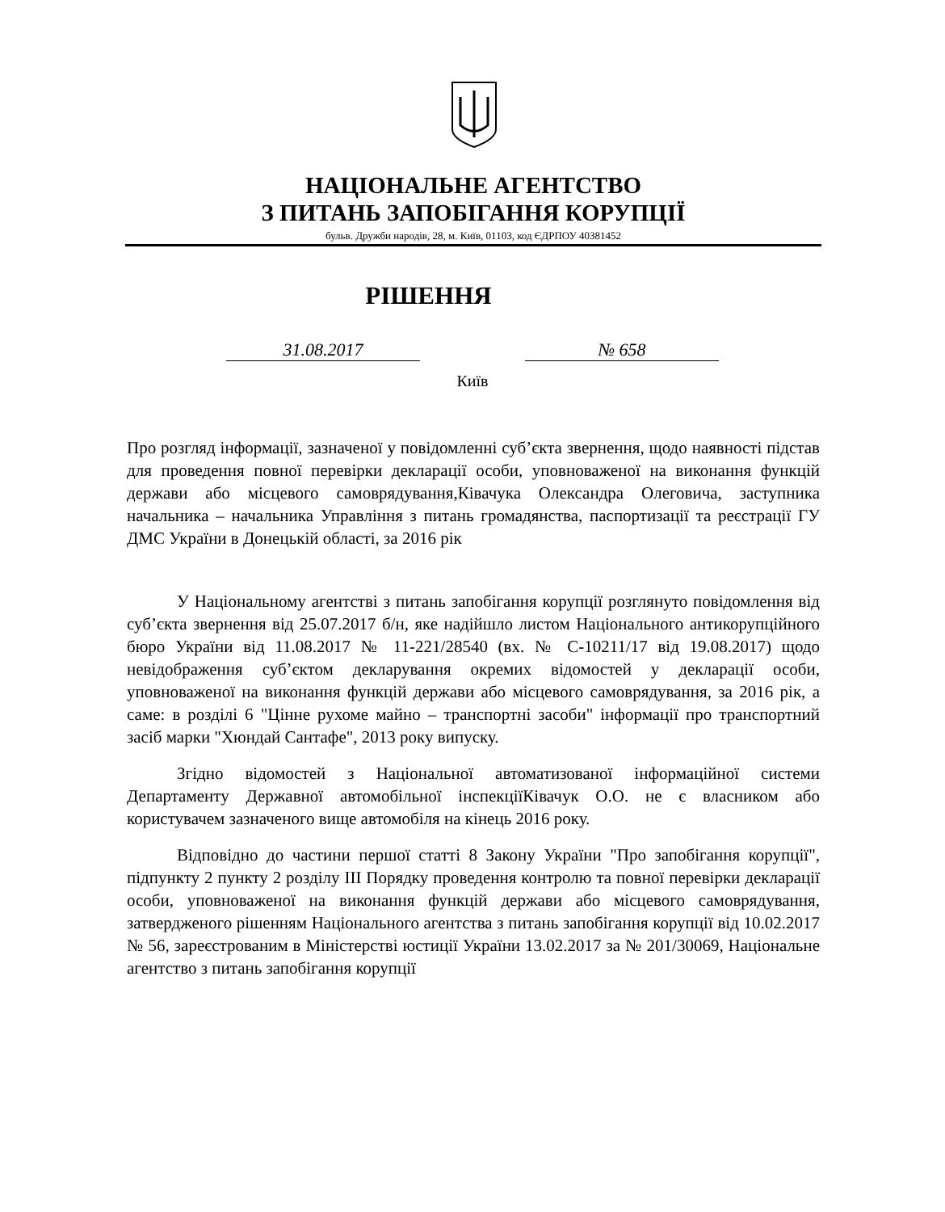НАЦІОНАЛЬНЕ АГЕНТСТВО
З ПИТАНЬ ЗАПОБІГАННЯ КОРУПЦІЇ
бульв. Дружби народів, 28, м. Київ, 01103, код ЄДРПОУ 40381452
РІШЕННЯ
31.08.2017 № 658
Київ
Про розгляд інформації, зазначеної у повідомленні суб’єкта звернення, щодо наявності підстав для проведення повної перевірки декларації особи, уповноваженої на виконання функцій держави або місцевого самоврядування,Ківачука Олександра Олеговича, заступника начальника – начальника Управління з питань громадянства, паспортизації та реєстрації ГУ ДМС України в Донецькій області, за 2016 рік
У Національному агентстві з питань запобігання корупції розглянуто повідомлення від суб’єкта звернення від 25.07.2017 б/н, яке надійшло листом Національного антикорупційного бюро України від 11.08.2017 № 11-221/28540 (вх. № С-10211/17 від 19.08.2017) щодо невідображення суб’єктом декларування окремих відомостей у декларації особи, уповноваженої на виконання функцій держави або місцевого самоврядування, за 2016 рік, а саме: в розділі 6 "Цінне рухоме майно – транспортні засоби" інформації про транспортний засіб марки "Хюндай Сантафе", 2013 року випуску.
Згідно відомостей з Національної автоматизованої інформаційної системи Департаменту Державної автомобільної інспекціїКівачук О.О. не є власником або користувачем зазначеного вище автомобіля на кінець 2016 року.
Відповідно до частини першої статті 8 Закону України "Про запобігання корупції", підпункту 2 пункту 2 розділу ІІІ Порядку проведення контролю та повної перевірки декларації особи, уповноваженої на виконання функцій держави або місцевого самоврядування, затвердженого рішенням Національного агентства з питань запобігання корупції від 10.02.2017 № 56, зареєстрованим в Міністерстві юстиції України 13.02.2017 за № 201/30069, Національне агентство з питань запобігання корупції